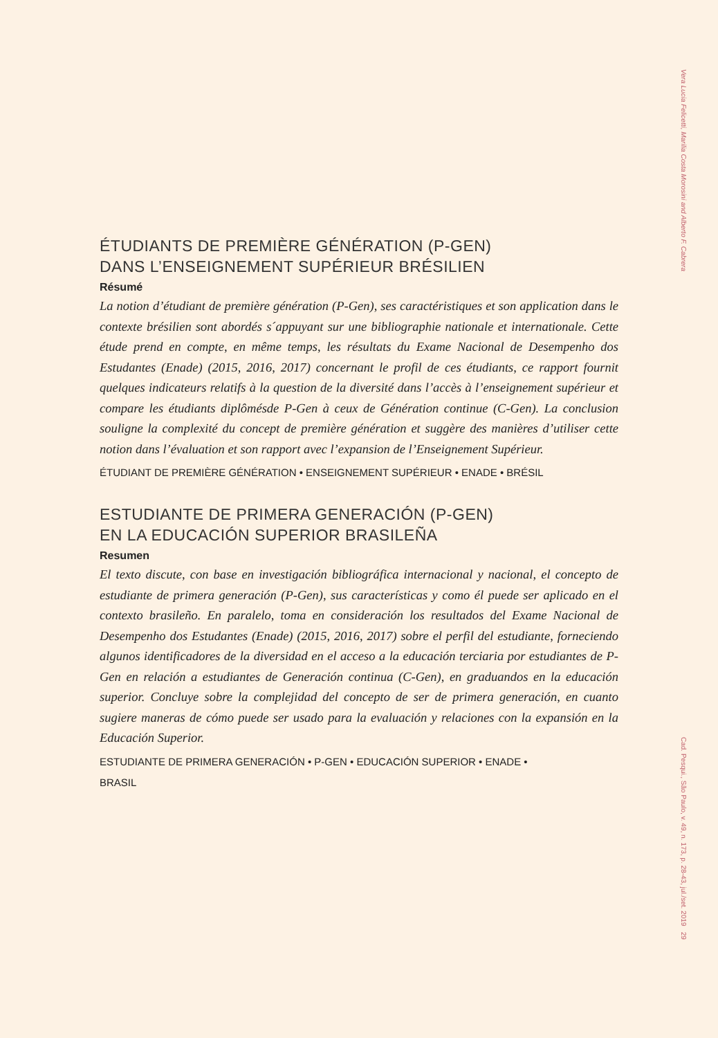Vera Lucia Felicetti, Marilia Costa Morosini and Alberto F. Cabrera
ÉTUDIANTS DE PREMIÈRE GÉNÉRATION (P-GEN)
DANS L’ENSEIGNEMENT SUPÉRIEUR BRÉSILIEN
Résumé
La notion d’étudiant de première génération (P-Gen), ses caractéristiques et son application dans le contexte brésilien sont abordés s´appuyant sur une bibliographie nationale et internationale. Cette étude prend en compte, en même temps, les résultats du Exame Nacional de Desempenho dos Estudantes (Enade) (2015, 2016, 2017) concernant le profil de ces étudiants, ce rapport fournit quelques indicateurs relatifs à la question de la diversité dans l’accès à l’enseignement supérieur et compare les étudiants diplômésde P-Gen à ceux de Génération continue (C-Gen). La conclusion souligne la complexité du concept de première génération et suggère des manières d’utiliser cette notion dans l’évaluation et son rapport avec l’expansion de l’Enseignement Supérieur.
ÉTUDIANT DE PREMIÈRE GÉNÉRATION • ENSEIGNEMENT SUPÉRIEUR • ENADE • BRÉSIL
ESTUDIANTE DE PRIMERA GENERACIÓN (P-GEN)
EN LA EDUCACIÓN SUPERIOR BRASILEÑA
Resumen
El texto discute, con base en investigación bibliográfica internacional y nacional, el concepto de estudiante de primera generación (P-Gen), sus características y como él puede ser aplicado en el contexto brasileño. En paralelo, toma en consideración los resultados del Exame Nacional de Desempenho dos Estudantes (Enade) (2015, 2016, 2017) sobre el perfil del estudiante, forneciendo algunos identificadores de la diversidad en el acceso a la educación terciaria por estudiantes de P-Gen en relación a estudiantes de Generación continua (C-Gen), en graduandos en la educación superior. Concluye sobre la complejidad del concepto de ser de primera generación, en cuanto sugiere maneras de cómo puede ser usado para la evaluación y relaciones con la expansión en la Educación Superior.
ESTUDIANTE DE PRIMERA GENERACIÓN • P-GEN • EDUCACIÓN SUPERIOR • ENADE •
BRASIL
Cad. Pesqui., São Paulo, v. 49, n. 173, p. 28-43, jul./set. 2019 29